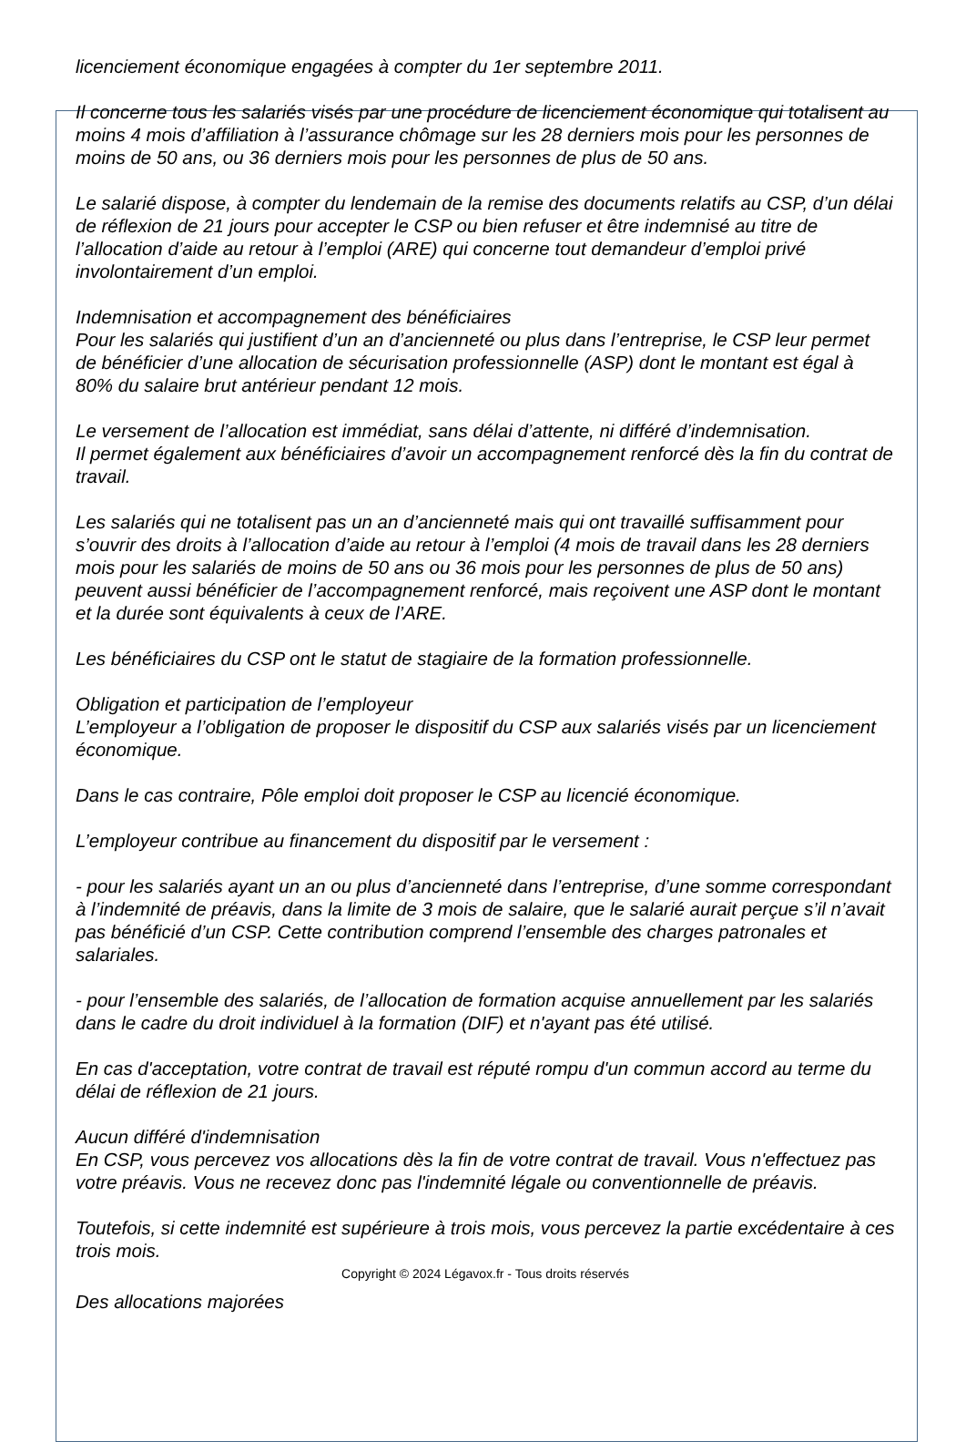licenciement économique engagées à compter du 1er septembre 2011.
Il concerne tous les salariés visés par une procédure de licenciement économique qui totalisent au moins 4 mois d’affiliation à l’assurance chômage sur les 28 derniers mois pour les personnes de moins de 50 ans, ou 36 derniers mois pour les personnes de plus de 50 ans.
Le salarié dispose, à compter du lendemain de la remise des documents relatifs au CSP, d’un délai de réflexion de 21 jours pour accepter le CSP ou bien refuser et être indemnisé au titre de l’allocation d’aide au retour à l’emploi (ARE) qui concerne tout demandeur d’emploi privé involontairement d’un emploi.
Indemnisation et accompagnement des bénéficiaires
Pour les salariés qui justifient d’un an d’ancienneté ou plus dans l’entreprise, le CSP leur permet de bénéficier d’une allocation de sécurisation professionnelle (ASP) dont le montant est égal à 80% du salaire brut antérieur pendant 12 mois.
Le versement de l’allocation est immédiat, sans délai d’attente, ni différé d’indemnisation.
Il permet également aux bénéficiaires d’avoir un accompagnement renforcé dès la fin du contrat de travail.
Les salariés qui ne totalisent pas un an d’ancienneté mais qui ont travaillé suffisamment pour s’ouvrir des droits à l’allocation d’aide au retour à l’emploi (4 mois de travail dans les 28 derniers mois pour les salariés de moins de 50 ans ou 36 mois pour les personnes de plus de 50 ans) peuvent aussi bénéficier de l’accompagnement renforcé, mais reçoivent une ASP dont le montant et la durée sont équivalents à ceux de l’ARE.
Les bénéficiaires du CSP ont le statut de stagiaire de la formation professionnelle.
Obligation et participation de l’employeur
L’employeur a l’obligation de proposer le dispositif du CSP aux salariés visés par un licenciement économique.
Dans le cas contraire, Pôle emploi doit proposer le CSP au licencié économique.
L’employeur contribue au financement du dispositif par le versement :
- pour les salariés ayant un an ou plus d’ancienneté dans l’entreprise, d’une somme correspondant à l’indemnité de préavis, dans la limite de 3 mois de salaire, que le salarié aurait perçue s’il n’avait pas bénéficié d’un CSP. Cette contribution comprend l’ensemble des charges patronales et salariales.
- pour l’ensemble des salariés, de l’allocation de formation acquise annuellement par les salariés dans le cadre du droit individuel à la formation (DIF) et n'ayant pas été utilisé.
En cas d'acceptation, votre contrat de travail est réputé rompu d'un commun accord au terme du délai de réflexion de 21 jours.
Aucun différé d'indemnisation
En CSP, vous percevez vos allocations dès la fin de votre contrat de travail. Vous n'effectuez pas votre préavis. Vous ne recevez donc pas l'indemnité légale ou conventionnelle de préavis.
Toutefois, si cette indemnité est supérieure à trois mois, vous percevez la partie excédentaire à ces trois mois.
Copyright © 2024 Légavox.fr - Tous droits réservés
Des allocations majorées